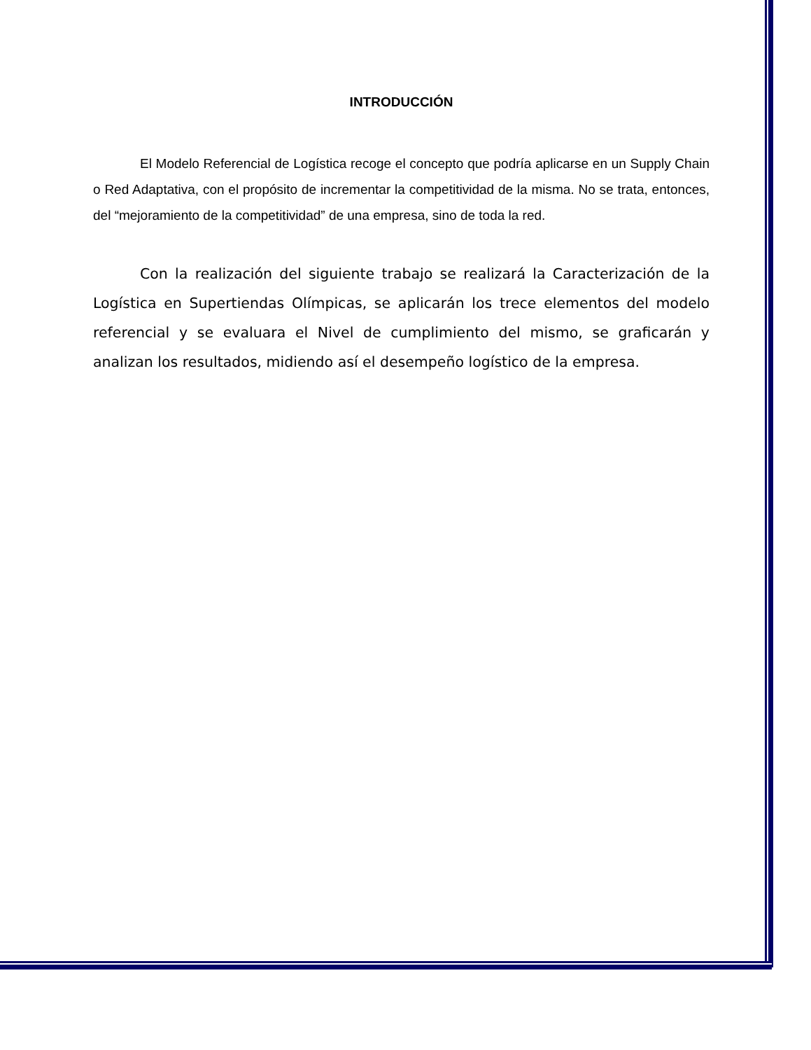INTRODUCCIÓN
El Modelo Referencial de Logística recoge el concepto que podría aplicarse en un Supply Chain o Red Adaptativa, con el propósito de incrementar la competitividad de la misma. No se trata, entonces, del “mejoramiento de la competitividad” de una empresa, sino de toda la red.
Con la realización del siguiente trabajo se realizará la Caracterización de la Logística en Supertiendas Olímpicas, se aplicarán los trece elementos del modelo referencial y se evaluara el Nivel de cumplimiento del mismo, se graficarán y analizan los resultados, midiendo así el desempeño logístico de la empresa.